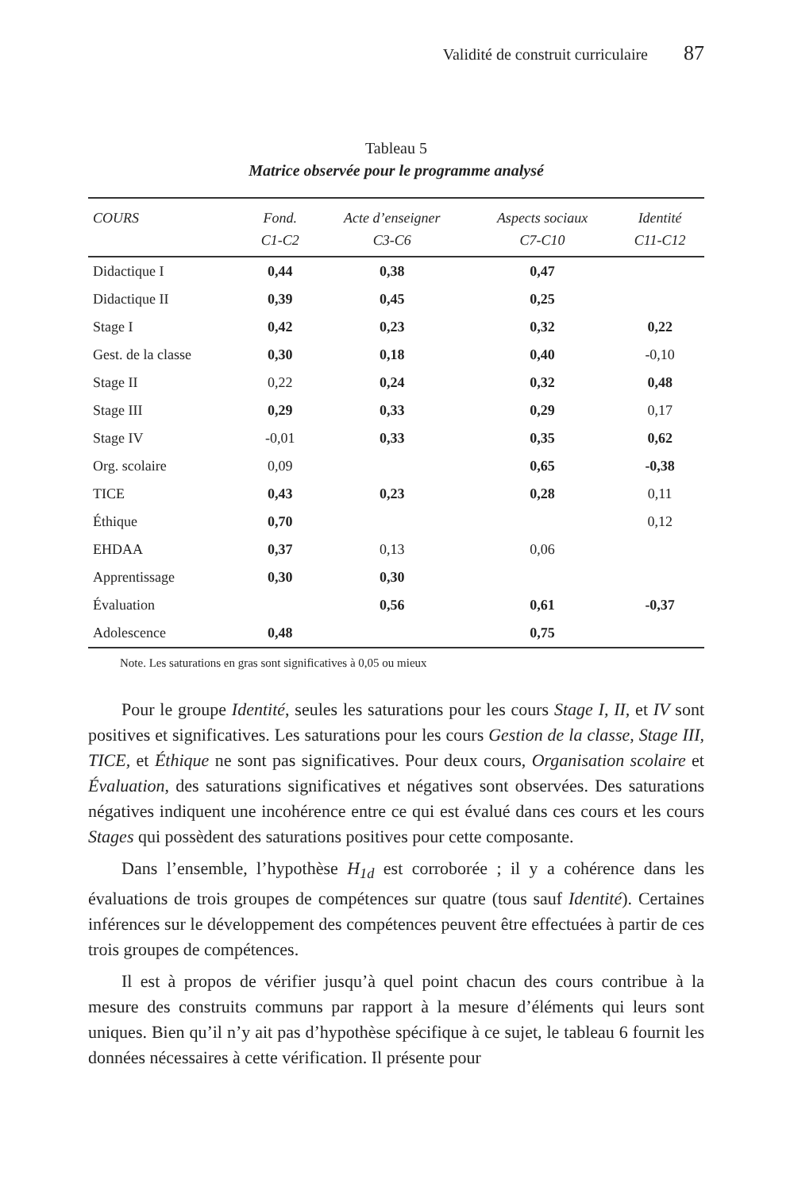Validité de construit curriculaire 87
Tableau 5
Matrice observée pour le programme analysé
| COURS | Fond. C1-C2 | Acte d’enseigner C3-C6 | Aspects sociaux C7-C10 | Identité C11-C12 |
| --- | --- | --- | --- | --- |
| Didactique I | 0,44 | 0,38 | 0,47 | |
| Didactique II | 0,39 | 0,45 | 0,25 | |
| Stage I | 0,42 | 0,23 | 0,32 | 0,22 |
| Gest. de la classe | 0,30 | 0,18 | 0,40 | -0,10 |
| Stage II | 0,22 | 0,24 | 0,32 | 0,48 |
| Stage III | 0,29 | 0,33 | 0,29 | 0,17 |
| Stage IV | -0,01 | 0,33 | 0,35 | 0,62 |
| Org. scolaire | 0,09 | | 0,65 | -0,38 |
| TICE | 0,43 | 0,23 | 0,28 | 0,11 |
| Éthique | 0,70 | | | 0,12 |
| EHDAA | 0,37 | 0,13 | 0,06 | |
| Apprentissage | 0,30 | 0,30 | | |
| Évaluation | | 0,56 | 0,61 | -0,37 |
| Adolescence | 0,48 | | 0,75 | |
Note. Les saturations en gras sont significatives à 0,05 ou mieux
Pour le groupe Identité, seules les saturations pour les cours Stage I, II, et IV sont positives et significatives. Les saturations pour les cours Gestion de la classe, Stage III, TICE, et Éthique ne sont pas significatives. Pour deux cours, Organisation scolaire et Évaluation, des saturations significatives et négatives sont observées. Des saturations négatives indiquent une incohérence entre ce qui est évalué dans ces cours et les cours Stages qui possèdent des saturations positives pour cette composante.
Dans l’ensemble, l’hypothèse H<sub>1d</sub> est corroborée ; il y a cohérence dans les évaluations de trois groupes de compétences sur quatre (tous sauf Identité). Certaines inférences sur le développement des compétences peuvent être effectuées à partir de ces trois groupes de compétences.
Il est à propos de vérifier jusqu’à quel point chacun des cours contribue à la mesure des construits communs par rapport à la mesure d’éléments qui leurs sont uniques. Bien qu’il n’y ait pas d’hypothèse spécifique à ce sujet, le tableau 6 fournit les données nécessaires à cette vérification. Il présente pour